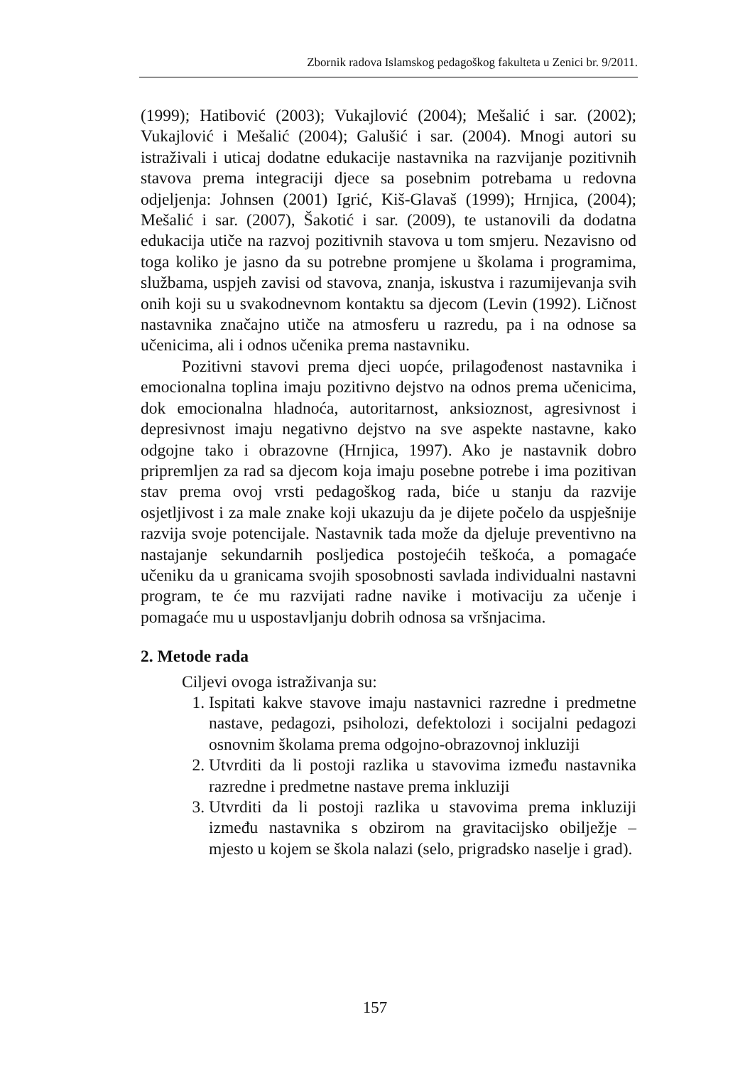Zbornik radova Islamskog pedagoškog fakulteta u Zenici br. 9/2011.
(1999); Hatibović (2003); Vukajlović (2004); Mešalić i sar. (2002); Vukajlović i Mešalić (2004); Galušić i sar. (2004). Mnogi autori su istraživali i uticaj dodatne edukacije nastavnika na razvijanje pozitivnih stavova prema integraciji djece sa posebnim potrebama u redovna odjeljenja: Johnsen (2001) Igrić, Kiš-Glavaš (1999); Hrnjica, (2004); Mešalić i sar. (2007), Šakotić i sar. (2009), te ustanovili da dodatna edukacija utiče na razvoj pozitivnih stavova u tom smjeru. Nezavisno od toga koliko je jasno da su potrebne promjene u školama i programima, službama, uspjeh zavisi od stavova, znanja, iskustva i razumijevanja svih onih koji su u svakodnevnom kontaktu sa djecom (Levin (1992). Ličnost nastavnika značajno utiče na atmosferu u razredu, pa i na odnose sa učenicima, ali i odnos učenika prema nastavniku.
Pozitivni stavovi prema djeci uopće, prilagođenost nastavnika i emocionalna toplina imaju pozitivno dejstvo na odnos prema učenicima, dok emocionalna hladnoća, autoritarnost, anksioznost, agresivnost i depresivnost imaju negativno dejstvo na sve aspekte nastavne, kako odgojne tako i obrazovne (Hrnjica, 1997). Ako je nastavnik dobro pripremljen za rad sa djecom koja imaju posebne potrebe i ima pozitivan stav prema ovoj vrsti pedagoškog rada, biće u stanju da razvije osjetljivost i za male znake koji ukazuju da je dijete počelo da uspješnije razvija svoje potencijale. Nastavnik tada može da djeluje preventivno na nastajanje sekundarnih posljedica postojećih teškoća, a pomagaće učeniku da u granicama svojih sposobnosti savlada individualni nastavni program, te će mu razvijati radne navike i motivaciju za učenje i pomagaće mu u uspostavljanju dobrih odnosa sa vršnjacima.
2. Metode rada
Ciljevi ovoga istraživanja su:
1. Ispitati kakve stavove imaju nastavnici razredne i predmetne nastave, pedagozi, psiholozi, defektolozi i socijalni pedagozi osnovnim školama prema odgojno-obrazovnoj inkluziji
2. Utvrditi da li postoji razlika u stavovima između nastavnika razredne i predmetne nastave prema inkluziji
3. Utvrditi da li postoji razlika u stavovima prema inkluziji između nastavnika s obzirom na gravitacijsko obilježje – mjesto u kojem se škola nalazi (selo, prigradsko naselje i grad).
157